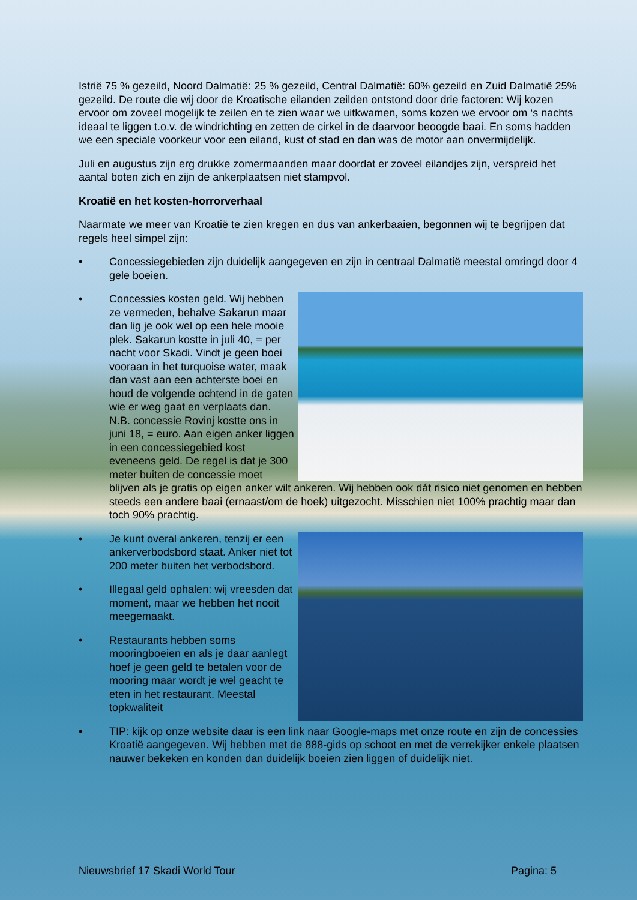Istrië 75 % gezeild, Noord Dalmatië: 25 % gezeild, Central Dalmatië: 60% gezeild en Zuid Dalmatië 25% gezeild. De route die wij door de Kroatische eilanden zeilden ontstond door drie factoren: Wij kozen ervoor om zoveel mogelijk te zeilen en te zien waar we uitkwamen, soms kozen we ervoor om ‘s nachts ideaal te liggen t.o.v. de windrichting en zetten de cirkel in de daarvoor beoogde baai. En soms hadden we een speciale voorkeur voor een eiland, kust of stad en dan was de motor aan onvermijdelijk.
Juli en augustus zijn erg drukke zomermaanden maar doordat er zoveel eilandjes zijn, verspreid het aantal boten zich en zijn de ankerplaatsen niet stampvol.
Kroatië en het kosten-horrorverhaal
Naarmate we meer van Kroatië te zien kregen en dus van ankerbaaien, begonnen wij te begrijpen dat regels heel simpel zijn:
• Concessiegebieden zijn duidelijk aangegeven en zijn in centraal Dalmatië meestal omringd door 4 gele boeien.
•
Concessies kosten geld. Wij hebben ze vermeden, behalve Sakarun maar dan lig je ook wel op een hele mooie plek. Sakarun kostte in juli 40, = per nacht voor Skadi. Vindt je geen boei vooraan in het turquoise water, maak dan vast aan een achterste boei en houd de volgende ochtend in de gaten wie er weg gaat en verplaats dan. N.B. concessie Rovinj kostte ons in juni 18, = euro. Aan eigen anker liggen in een concessiegebied kost eveneens geld. De regel is dat je 300 meter buiten de concessie moet blijven als je gratis op eigen anker wilt ankeren. Wij hebben ook dát risico niet genomen en hebben steeds een andere baai (ernaast/om de hoek) uitgezocht. Misschien niet 100% prachtig maar dan toch 90% prachtig.
•
Je kunt overal ankeren, tenzij er een ankerverbodsbord staat. Anker niet tot 200 meter buiten het verbodsbord.
• Illegaal geld ophalen: wij vreesden dat moment, maar we hebben het nooit meegemaakt.
• Restaurants hebben soms mooringboeien en als je daar aanlegt hoef je geen geld te betalen voor de mooring maar wordt je wel geacht te eten in het restaurant. Meestal topkwaliteit
• TIP: kijk op onze website daar is een link naar Google-maps met onze route en zijn de concessies Kroatië aangegeven. Wij hebben met de 888-gids op schoot en met de verrekijker enkele plaatsen nauwer bekeken en konden dan duidelijk boeien zien liggen of duidelijk niet.
Nieuwsbrief 17 Skadi World Tour Pagina: 5